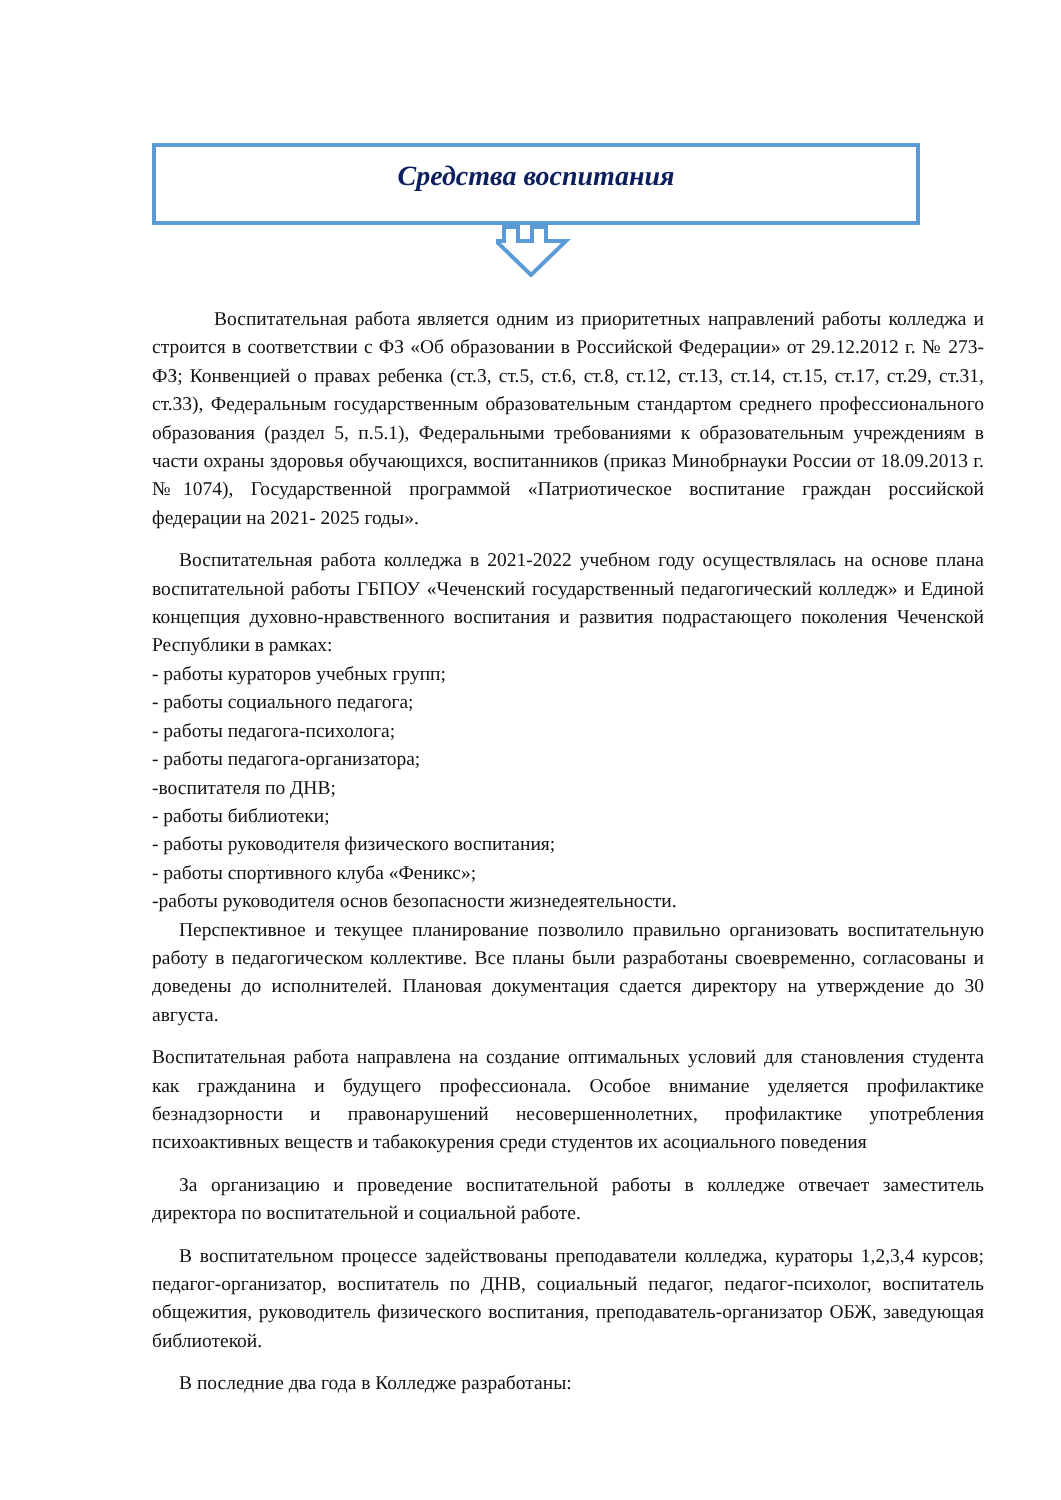Средства воспитания
Воспитательная работа является одним из приоритетных направлений работы колледжа и строится в соответствии с ФЗ «Об образовании в Российской Федерации» от 29.12.2012 г. № 273-ФЗ; Конвенцией о правах ребенка (ст.3, ст.5, ст.6, ст.8, ст.12, ст.13, ст.14, ст.15, ст.17, ст.29, ст.31, ст.33), Федеральным государственным образовательным стандартом среднего профессионального образования (раздел 5, п.5.1), Федеральными требованиями к образовательным учреждениям в части охраны здоровья обучающихся, воспитанников (приказ Минобрнауки России от 18.09.2013 г.№1074), Государственной программой «Патриотическое воспитание граждан российской федерации на 2021- 2025 годы».
Воспитательная работа колледжа в 2021-2022 учебном году осуществлялась на основе плана воспитательной работы ГБПОУ «Чеченский государственный педагогический колледж» и Единой концепция духовно-нравственного воспитания и развития подрастающего поколения Чеченской Республики в рамках:
- работы кураторов учебных групп;
- работы социального педагога;
- работы педагога-психолога;
- работы педагога-организатора;
-воспитателя по ДНВ;
- работы библиотеки;
- работы руководителя физического воспитания;
- работы спортивного клуба «Феникс»;
-работы руководителя основ безопасности жизнедеятельности.
Перспективное и текущее планирование позволило правильно организовать воспитательную работу в педагогическом коллективе. Все планы были разработаны своевременно, согласованы и доведены до исполнителей. Плановая документация сдается директору на утверждение до 30 августа.
Воспитательная работа направлена на создание оптимальных условий для становления студента как гражданина и будущего профессионала. Особое внимание уделяется профилактике безнадзорности и правонарушений несовершеннолетних, профилактике употребления психоактивных веществ и табакокурения среди студентов их асоциального поведения
За организацию и проведение воспитательной работы в колледже отвечает заместитель директора по воспитательной и социальной работе.
В воспитательном процессе задействованы преподаватели колледжа, кураторы 1,2,3,4 курсов; педагог-организатор, воспитатель по ДНВ, социальный педагог, педагог-психолог, воспитатель общежития, руководитель физического воспитания, преподаватель-организатор ОБЖ, заведующая библиотекой.
В последние два года в Колледже разработаны: